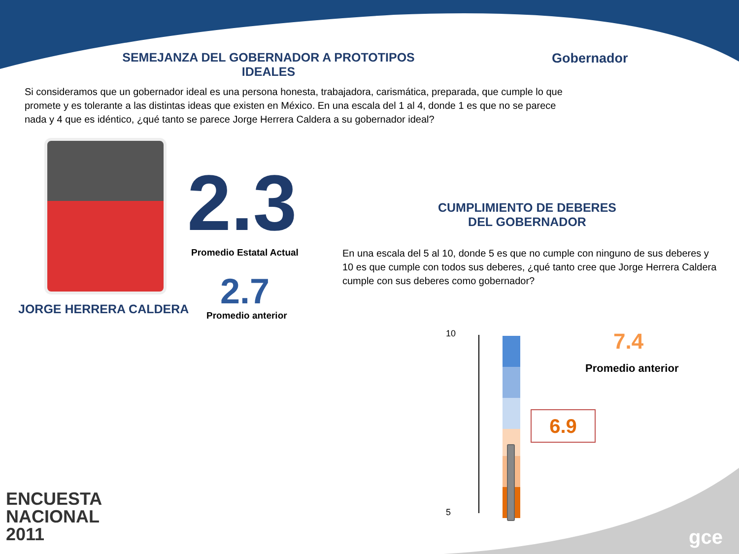SEMEJANZA DEL GOBERNADOR A PROTOTIPOS IDEALES Gobernador
Si consideramos que un gobernador ideal es una persona honesta, trabajadora, carismática, preparada, que cumple lo que promete y es tolerante a las distintas ideas que existen en México. En una escala del 1 al 4, donde 1 es que no se parece nada y 4 que es idéntico, ¿qué tanto se parece Jorge Herrera Caldera a su gobernador ideal?
JORGE HERRERA CALDERA
2.3
Promedio Estatal Actual
2.7
Promedio anterior
CUMPLIMIENTO DE DEBERES DEL GOBERNADOR
En una escala del 5 al 10, donde 5 es que no cumple con ninguno de sus deberes y 10 es que cumple con todos sus deberes, ¿qué tanto cree que Jorge Herrera Caldera cumple con sus deberes como gobernador?
10
5
7.4
Promedio anterior
6.9
ENCUESTA
NACIONAL
2011
gce